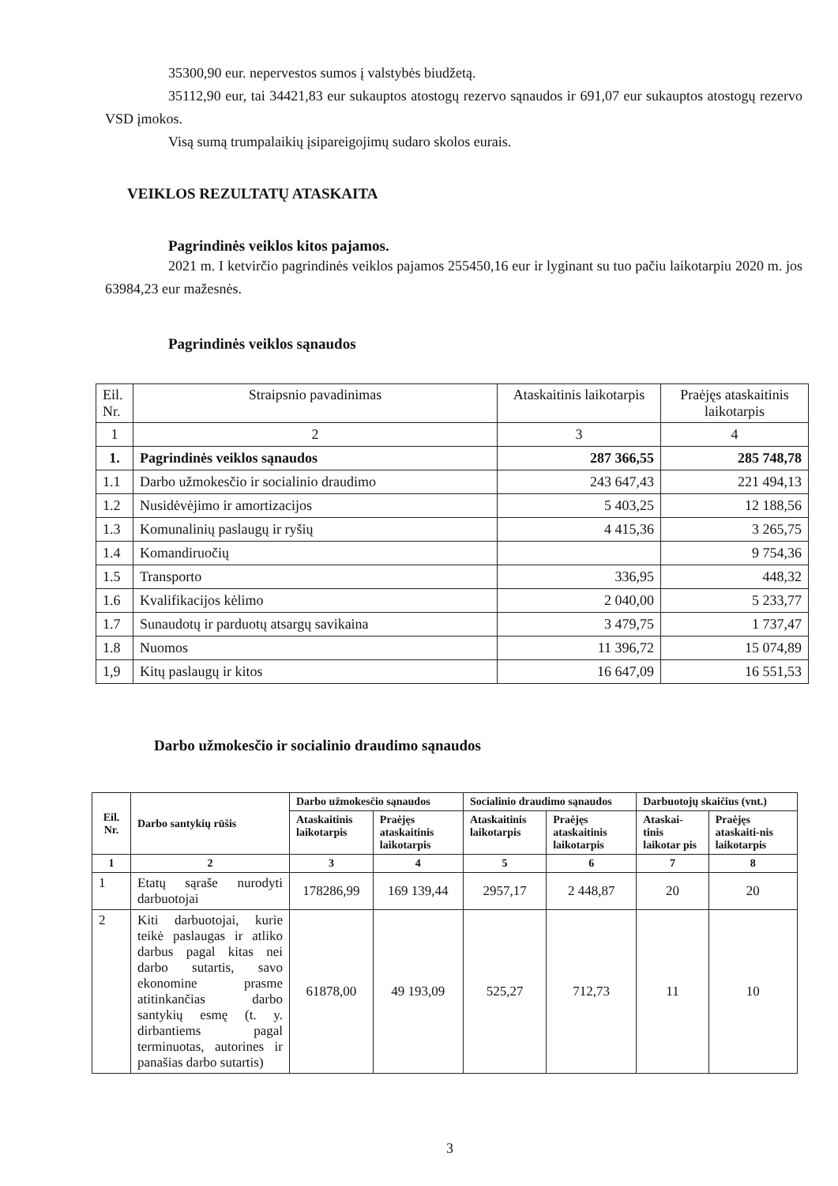35300,90 eur. nepervestos sumos į valstybės biudžetą.
35112,90 eur, tai 34421,83 eur sukauptos atostogų rezervo sąnaudos ir 691,07 eur sukauptos atostogų rezervo VSD įmokos.
Visą sumą trumpalaikių įsipareigojimų sudaro skolos eurais.
VEIKLOS REZULTATŲ ATASKAITA
Pagrindinės veiklos kitos pajamos.
2021 m. I ketvirčio pagrindinės veiklos pajamos 255450,16 eur ir lyginant su tuo pačiu laikotarpiu 2020 m. jos 63984,23 eur mažesnės.
Pagrindinės veiklos sąnaudos
| Eil. Nr. | Straipsnio pavadinimas | Ataskaitinis laikotarpis | Praėjęs ataskaitinis laikotarpis |
| 1 | 2 | 3 | 4 |
| 1. | Pagrindinės veiklos sąnaudos | 287 366,55 | 285 748,78 |
| 1.1 | Darbo užmokesčio ir socialinio draudimo | 243 647,43 | 221 494,13 |
| 1.2 | Nusidėvėjimo ir amortizacijos | 5 403,25 | 12 188,56 |
| 1.3 | Komunalinių paslaugų ir ryšių | 4 415,36 | 3 265,75 |
| 1.4 | Komandiruočių | | 9 754,36 |
| 1.5 | Transporto | 336,95 | 448,32 |
| 1.6 | Kvalifikacijos kėlimo | 2 040,00 | 5 233,77 |
| 1.7 | Sunaudotų ir parduotų atsargų savikaina | 3 479,75 | 1 737,47 |
| 1.8 | Nuomos | 11 396,72 | 15 074,89 |
| 1,9 | Kitų paslaugų ir kitos | 16 647,09 | 16 551,53 |
Darbo užmokesčio ir socialinio draudimo sąnaudos
| Eil. Nr. | Darbo santykių rūšis | Darbo užmokesčio sąnaudos | | Socialinio draudimo sąnaudos | | Darbuotojų skaičius (vnt.) | |
| --- | --- | --- | --- | --- | --- | --- | --- |
| | | Ataskaitinis laikotarpis | Praėjęs ataskaitinis laikotarpis | Ataskaitinis laikotarpis | Praėjęs ataskaitinis laikotarpis | Ataskai-tinis laikotar pis | Praėjęs ataskaiti-nis laikotarpis |
| 1 | 2 | 3 | 4 | 5 | 6 | 7 | 8 |
| 1 | Etatų sąraše nurodyti darbuotojai | 178286,99 | 169 139,44 | 2957,17 | 2 448,87 | 20 | 20 |
| 2 | Kiti darbuotojai, kurie teikė paslaugas ir atliko darbus pagal kitas nei darbo sutartis, savo ekonomine prasme atitinkančias darbo santykių esmę (t. y. dirbantiems pagal terminuotas, autorines ir panašias darbo sutartis) | 61878,00 | 49 193,09 | 525,27 | 712,73 | 11 | 10 |
3